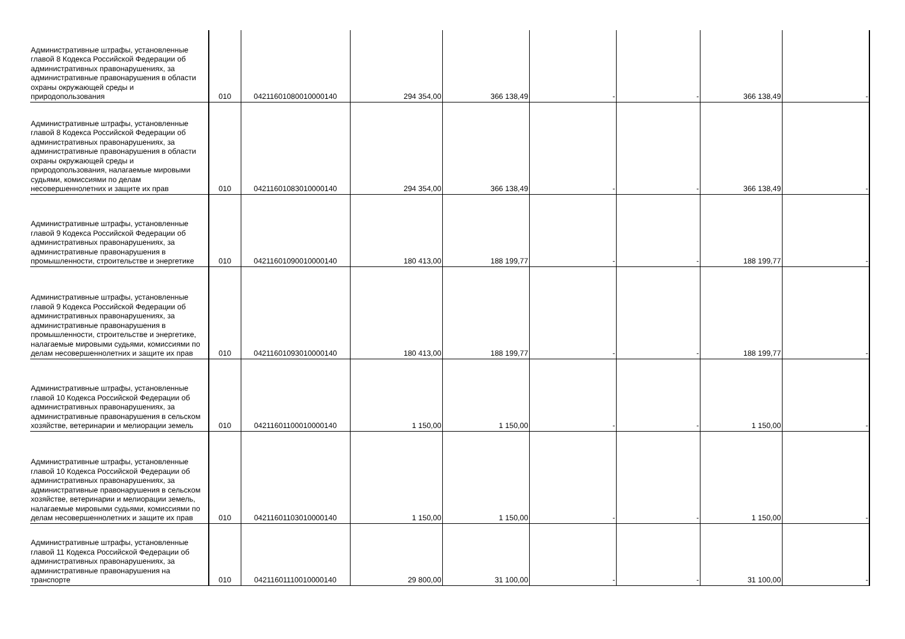| Административные штрафы, установленные главой 8 Кодекса Российской Федерации об административных правонарушениях, за административные правонарушения в области охраны окружающей среды и природопользования | 010 | 04211601080010000140 | 294 354,00 | 366 138,49 | - | - | 366 138,49 | - |
| Административные штрафы, установленные главой 8 Кодекса Российской Федерации об административных правонарушениях, за административные правонарушения в области охраны окружающей среды и природопользования, налагаемые мировыми судьями, комиссиями по делам несовершеннолетних и защите их прав | 010 | 04211601083010000140 | 294 354,00 | 366 138,49 | - | - | 366 138,49 | - |
| Административные штрафы, установленные главой 9 Кодекса Российской Федерации об административных правонарушениях, за административные правонарушения в промышленности, строительстве и энергетике | 010 | 04211601090010000140 | 180 413,00 | 188 199,77 | - | - | 188 199,77 | - |
| Административные штрафы, установленные главой 9 Кодекса Российской Федерации об административных правонарушениях, за административные правонарушения в промышленности, строительстве и энергетике, налагаемые мировыми судьями, комиссиями по делам несовершеннолетних и защите их прав | 010 | 04211601093010000140 | 180 413,00 | 188 199,77 | - | - | 188 199,77 | - |
| Административные штрафы, установленные главой 10 Кодекса Российской Федерации об административных правонарушениях, за административные правонарушения в сельском хозяйстве, ветеринарии и мелиорации земель | 010 | 04211601100010000140 | 1 150,00 | 1 150,00 | - | - | 1 150,00 | - |
| Административные штрафы, установленные главой 10 Кодекса Российской Федерации об административных правонарушениях, за административные правонарушения в сельском хозяйстве, ветеринарии и мелиорации земель, налагаемые мировыми судьями, комиссиями по делам несовершеннолетних и защите их прав | 010 | 04211601103010000140 | 1 150,00 | 1 150,00 | - | - | 1 150,00 | - |
| Административные штрафы, установленные главой 11 Кодекса Российской Федерации об административных правонарушениях, за административные правонарушения на транспорте | 010 | 04211601110010000140 | 29 800,00 | 31 100,00 | - | - | 31 100,00 | - |